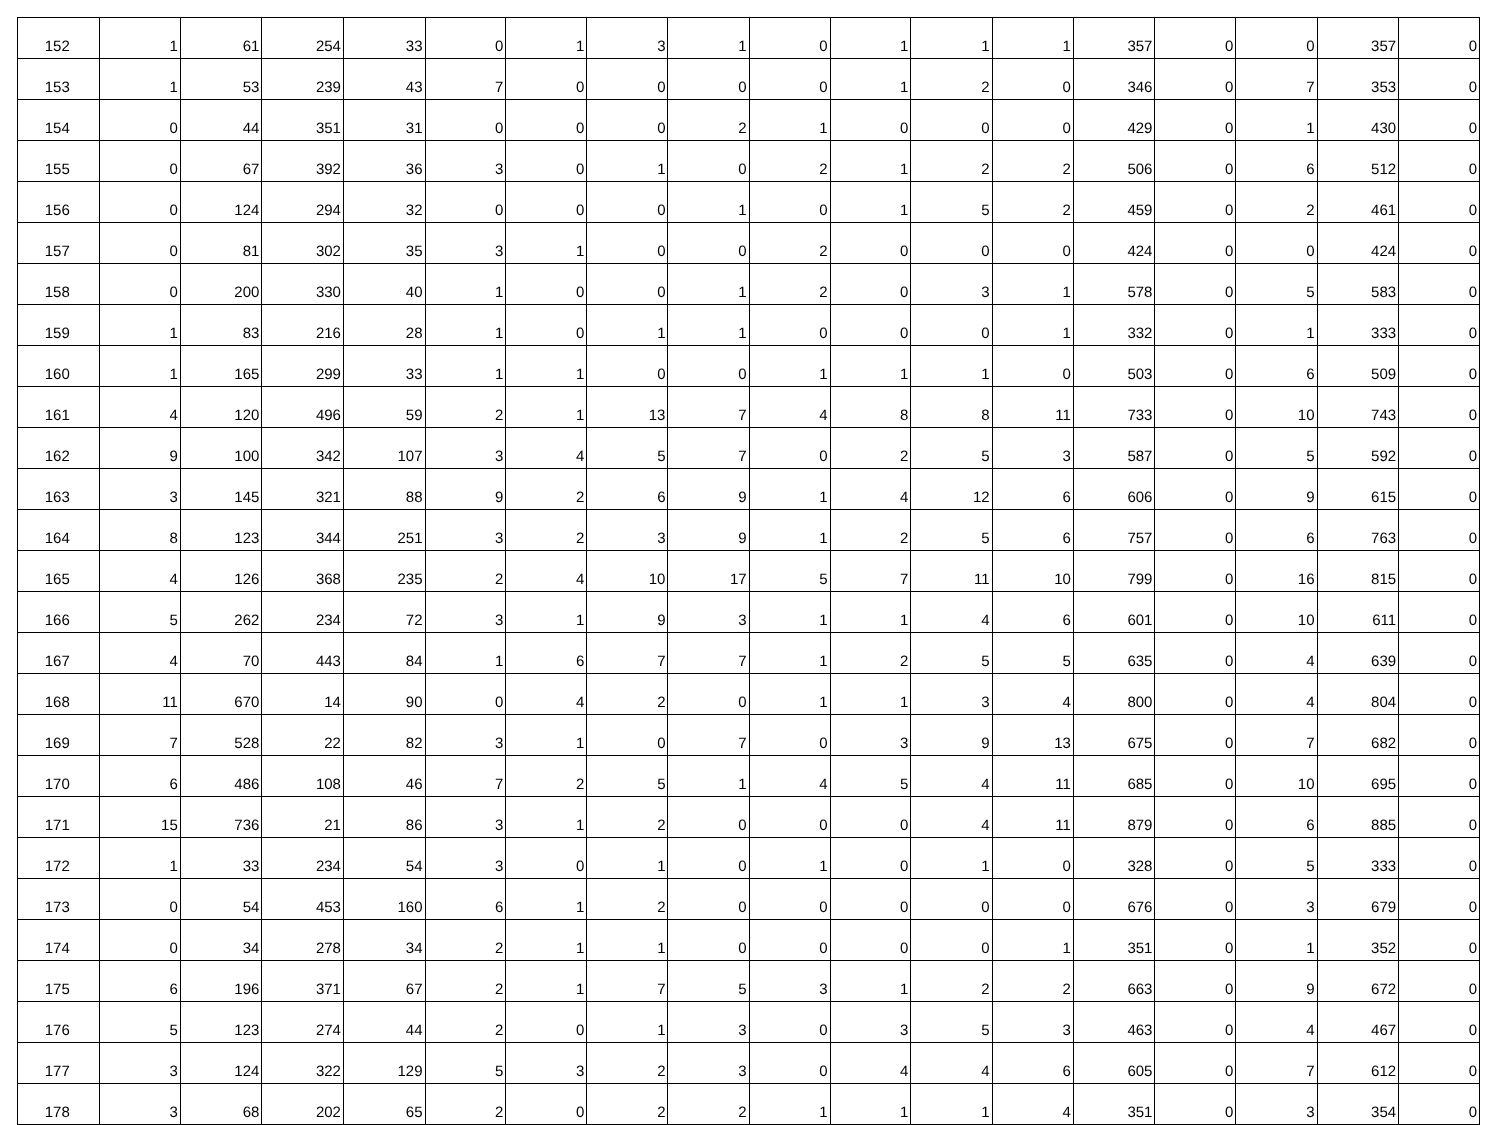| 152 | 1 | 61 | 254 | 33 | 0 | 1 | 3 | 1 | 0 | 1 | 1 | 1 | 357 | 0 | 0 | 357 | 0 |
| 153 | 1 | 53 | 239 | 43 | 7 | 0 | 0 | 0 | 0 | 1 | 2 | 0 | 346 | 0 | 7 | 353 | 0 |
| 154 | 0 | 44 | 351 | 31 | 0 | 0 | 0 | 2 | 1 | 0 | 0 | 0 | 429 | 0 | 1 | 430 | 0 |
| 155 | 0 | 67 | 392 | 36 | 3 | 0 | 1 | 0 | 2 | 1 | 2 | 2 | 506 | 0 | 6 | 512 | 0 |
| 156 | 0 | 124 | 294 | 32 | 0 | 0 | 0 | 1 | 0 | 1 | 5 | 2 | 459 | 0 | 2 | 461 | 0 |
| 157 | 0 | 81 | 302 | 35 | 3 | 1 | 0 | 0 | 2 | 0 | 0 | 0 | 424 | 0 | 0 | 424 | 0 |
| 158 | 0 | 200 | 330 | 40 | 1 | 0 | 0 | 1 | 2 | 0 | 3 | 1 | 578 | 0 | 5 | 583 | 0 |
| 159 | 1 | 83 | 216 | 28 | 1 | 0 | 1 | 1 | 0 | 0 | 0 | 1 | 332 | 0 | 1 | 333 | 0 |
| 160 | 1 | 165 | 299 | 33 | 1 | 1 | 0 | 0 | 1 | 1 | 1 | 0 | 503 | 0 | 6 | 509 | 0 |
| 161 | 4 | 120 | 496 | 59 | 2 | 1 | 13 | 7 | 4 | 8 | 8 | 11 | 733 | 0 | 10 | 743 | 0 |
| 162 | 9 | 100 | 342 | 107 | 3 | 4 | 5 | 7 | 0 | 2 | 5 | 3 | 587 | 0 | 5 | 592 | 0 |
| 163 | 3 | 145 | 321 | 88 | 9 | 2 | 6 | 9 | 1 | 4 | 12 | 6 | 606 | 0 | 9 | 615 | 0 |
| 164 | 8 | 123 | 344 | 251 | 3 | 2 | 3 | 9 | 1 | 2 | 5 | 6 | 757 | 0 | 6 | 763 | 0 |
| 165 | 4 | 126 | 368 | 235 | 2 | 4 | 10 | 17 | 5 | 7 | 11 | 10 | 799 | 0 | 16 | 815 | 0 |
| 166 | 5 | 262 | 234 | 72 | 3 | 1 | 9 | 3 | 1 | 1 | 4 | 6 | 601 | 0 | 10 | 611 | 0 |
| 167 | 4 | 70 | 443 | 84 | 1 | 6 | 7 | 7 | 1 | 2 | 5 | 5 | 635 | 0 | 4 | 639 | 0 |
| 168 | 11 | 670 | 14 | 90 | 0 | 4 | 2 | 0 | 1 | 1 | 3 | 4 | 800 | 0 | 4 | 804 | 0 |
| 169 | 7 | 528 | 22 | 82 | 3 | 1 | 0 | 7 | 0 | 3 | 9 | 13 | 675 | 0 | 7 | 682 | 0 |
| 170 | 6 | 486 | 108 | 46 | 7 | 2 | 5 | 1 | 4 | 5 | 4 | 11 | 685 | 0 | 10 | 695 | 0 |
| 171 | 15 | 736 | 21 | 86 | 3 | 1 | 2 | 0 | 0 | 0 | 4 | 11 | 879 | 0 | 6 | 885 | 0 |
| 172 | 1 | 33 | 234 | 54 | 3 | 0 | 1 | 0 | 1 | 0 | 1 | 0 | 328 | 0 | 5 | 333 | 0 |
| 173 | 0 | 54 | 453 | 160 | 6 | 1 | 2 | 0 | 0 | 0 | 0 | 0 | 676 | 0 | 3 | 679 | 0 |
| 174 | 0 | 34 | 278 | 34 | 2 | 1 | 1 | 0 | 0 | 0 | 0 | 1 | 351 | 0 | 1 | 352 | 0 |
| 175 | 6 | 196 | 371 | 67 | 2 | 1 | 7 | 5 | 3 | 1 | 2 | 2 | 663 | 0 | 9 | 672 | 0 |
| 176 | 5 | 123 | 274 | 44 | 2 | 0 | 1 | 3 | 0 | 3 | 5 | 3 | 463 | 0 | 4 | 467 | 0 |
| 177 | 3 | 124 | 322 | 129 | 5 | 3 | 2 | 3 | 0 | 4 | 4 | 6 | 605 | 0 | 7 | 612 | 0 |
| 178 | 3 | 68 | 202 | 65 | 2 | 0 | 2 | 2 | 1 | 1 | 1 | 4 | 351 | 0 | 3 | 354 | 0 |